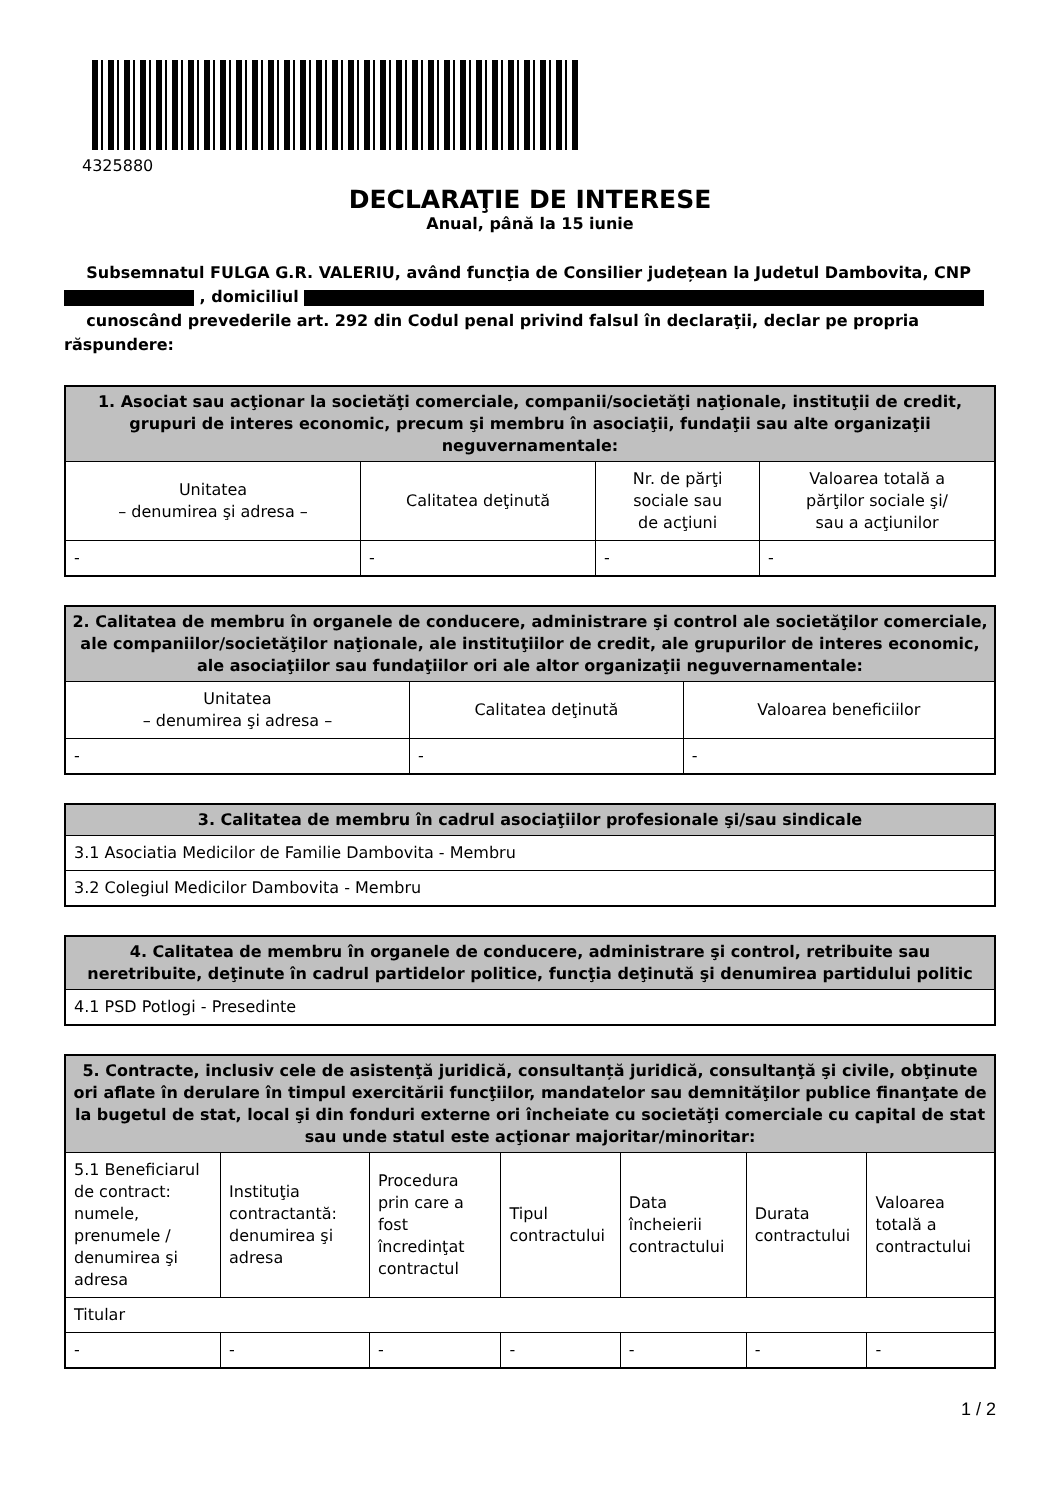4325880
DECLARAŢIE DE INTERESE
Anual, până la 15 iunie
Subsemnatul FULGA G.R. VALERIU, având funcţia de Consilier județean la Judetul Dambovita, CNP , domiciliul
cunoscând prevederile art. 292 din Codul penal privind falsul în declaraţii, declar pe propria răspundere:
| 1. Asociat sau acţionar la societăţi comerciale, companii/societăţi naţionale, instituţii de credit, grupuri de interes economic, precum şi membru în asociaţii, fundaţii sau alte organizaţii neguvernamentale: | | | |
| --- | --- | --- | --- |
| Unitatea – denumirea şi adresa – | Calitatea deţinută | Nr. de părţi sociale sau de acţiuni | Valoarea totală a părţilor sociale şi/ sau a acţiunilor |
| - | - | - | - |
| 2. Calitatea de membru în organele de conducere, administrare şi control ale societăţilor comerciale, ale companiilor/societăţilor naţionale, ale instituţiilor de credit, ale grupurilor de interes economic, ale asociaţiilor sau fundaţiilor ori ale altor organizaţii neguvernamentale: | | |
| --- | --- | --- |
| Unitatea – denumirea şi adresa – | Calitatea deţinută | Valoarea beneficiilor |
| - | - | - |
| 3. Calitatea de membru în cadrul asociaţiilor profesionale şi/sau sindicale |
| --- |
| 3.1 Asociatia Medicilor de Familie Dambovita - Membru |
| 3.2 Colegiul Medicilor Dambovita - Membru |
| 4. Calitatea de membru în organele de conducere, administrare şi control, retribuite sau neretribuite, deţinute în cadrul partidelor politice, funcţia deţinută şi denumirea partidului politic |
| --- |
| 4.1 PSD Potlogi - Presedinte |
| 5. Contracte, inclusiv cele de asistenţă juridică, consultanță juridică, consultanţă şi civile, obţinute ori aflate în derulare în timpul exercitării funcţiilor, mandatelor sau demnităţilor publice finanţate de la bugetul de stat, local şi din fonduri externe ori încheiate cu societăţi comerciale cu capital de stat sau unde statul este acţionar majoritar/minoritar: | | | | | | |
| --- | --- | --- | --- | --- | --- | --- |
| 5.1 Beneficiarul de contract: numele, prenumele / denumirea şi adresa | Instituţia contractantă: denumirea şi adresa | Procedura prin care a fost încredinţat contractul | Tipul contractului | Data încheierii contractului | Durata contractului | Valoarea totală a contractului |
| Titular | | | | | | |
| - | - | - | - | - | - | - |
1 / 2